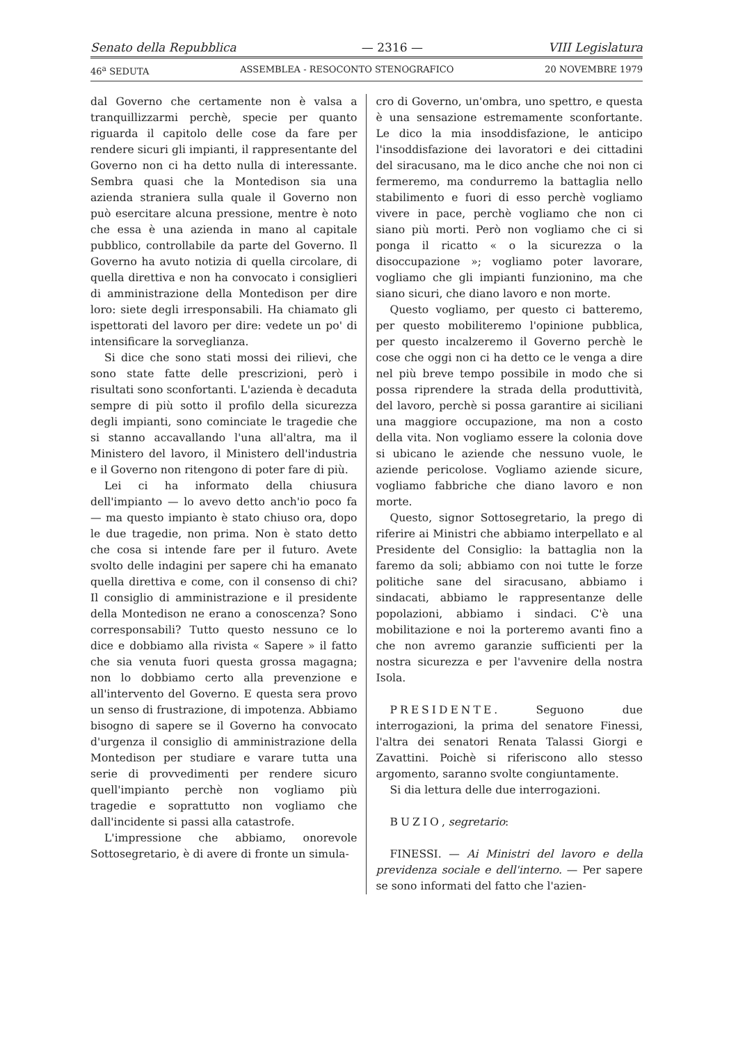Senato della Repubblica — 2316 — VIII Legislatura
46<sup>a</sup> SEDUTA ASSEMBLEA - RESOCONTO STENOGRAFICO 20 NOVEMBRE 1979
dal Governo che certamente non è valsa a tranquillizzarmi perchè, specie per quanto riguarda il capitolo delle cose da fare per rendere sicuri gli impianti, il rappresentante del Governo non ci ha detto nulla di interessante. Sembra quasi che la Montedison sia una azienda straniera sulla quale il Governo non può esercitare alcuna pressione, mentre è noto che essa è una azienda in mano al capitale pubblico, controllabile da parte del Governo. Il Governo ha avuto notizia di quella circolare, di quella direttiva e non ha convocato i consiglieri di amministrazione della Montedison per dire loro: siete degli irresponsabili. Ha chiamato gli ispettorati del lavoro per dire: vedete un po' di intensificare la sorveglianza.
Si dice che sono stati mossi dei rilievi, che sono state fatte delle prescrizioni, però i risultati sono sconfortanti. L'azienda è decaduta sempre di più sotto il profilo della sicurezza degli impianti, sono cominciate le tragedie che si stanno accavallando l'una all'altra, ma il Ministero del lavoro, il Ministero dell'industria e il Governo non ritengono di poter fare di più.
Lei ci ha informato della chiusura dell'impianto — lo avevo detto anch'io poco fa — ma questo impianto è stato chiuso ora, dopo le due tragedie, non prima. Non è stato detto che cosa si intende fare per il futuro. Avete svolto delle indagini per sapere chi ha emanato quella direttiva e come, con il consenso di chi? Il consiglio di amministrazione e il presidente della Montedison ne erano a conoscenza? Sono corresponsabili? Tutto questo nessuno ce lo dice e dobbiamo alla rivista « Sapere » il fatto che sia venuta fuori questa grossa magagna; non lo dobbiamo certo alla prevenzione e all'intervento del Governo. E questa sera provo un senso di frustrazione, di impotenza. Abbiamo bisogno di sapere se il Governo ha convocato d'urgenza il consiglio di amministrazione della Montedison per studiare e varare tutta una serie di provvedimenti per rendere sicuro quell'impianto perchè non vogliamo più tragedie e soprattutto non vogliamo che dall'incidente si passi alla catastrofe.
L'impressione che abbiamo, onorevole Sottosegretario, è di avere di fronte un simula-
cro di Governo, un'ombra, uno spettro, e questa è una sensazione estremamente sconfortante. Le dico la mia insoddisfazione, le anticipo l'insoddisfazione dei lavoratori e dei cittadini del siracusano, ma le dico anche che noi non ci fermeremo, ma condurremo la battaglia nello stabilimento e fuori di esso perchè vogliamo vivere in pace, perchè vogliamo che non ci siano più morti. Però non vogliamo che ci si ponga il ricatto « o la sicurezza o la disoccupazione »; vogliamo poter lavorare, vogliamo che gli impianti funzionino, ma che siano sicuri, che diano lavoro e non morte.
Questo vogliamo, per questo ci batteremo, per questo mobiliteremo l'opinione pubblica, per questo incalzeremo il Governo perchè le cose che oggi non ci ha detto ce le venga a dire nel più breve tempo possibile in modo che si possa riprendere la strada della produttività, del lavoro, perchè si possa garantire ai siciliani una maggiore occupazione, ma non a costo della vita. Non vogliamo essere la colonia dove si ubicano le aziende che nessuno vuole, le aziende pericolose. Vogliamo aziende sicure, vogliamo fabbriche che diano lavoro e non morte.
Questo, signor Sottosegretario, la prego di riferire ai Ministri che abbiamo interpellato e al Presidente del Consiglio: la battaglia non la faremo da soli; abbiamo con noi tutte le forze politiche sane del siracusano, abbiamo i sindacati, abbiamo le rappresentanze delle popolazioni, abbiamo i sindaci. C'è una mobilitazione e noi la porteremo avanti fino a che non avremo garanzie sufficienti per la nostra sicurezza e per l'avvenire della nostra Isola.
PRESIDENTE. Seguono due interrogazioni, la prima del senatore Finessi, l'altra dei senatori Renata Talassi Giorgi e Zavattini. Poichè si riferiscono allo stesso argomento, saranno svolte congiuntamente.
Si dia lettura delle due interrogazioni.
BUZIO, segretario:
FINESSI. — Ai Ministri del lavoro e della previdenza sociale e dell'interno. — Per sapere se sono informati del fatto che l'azien-